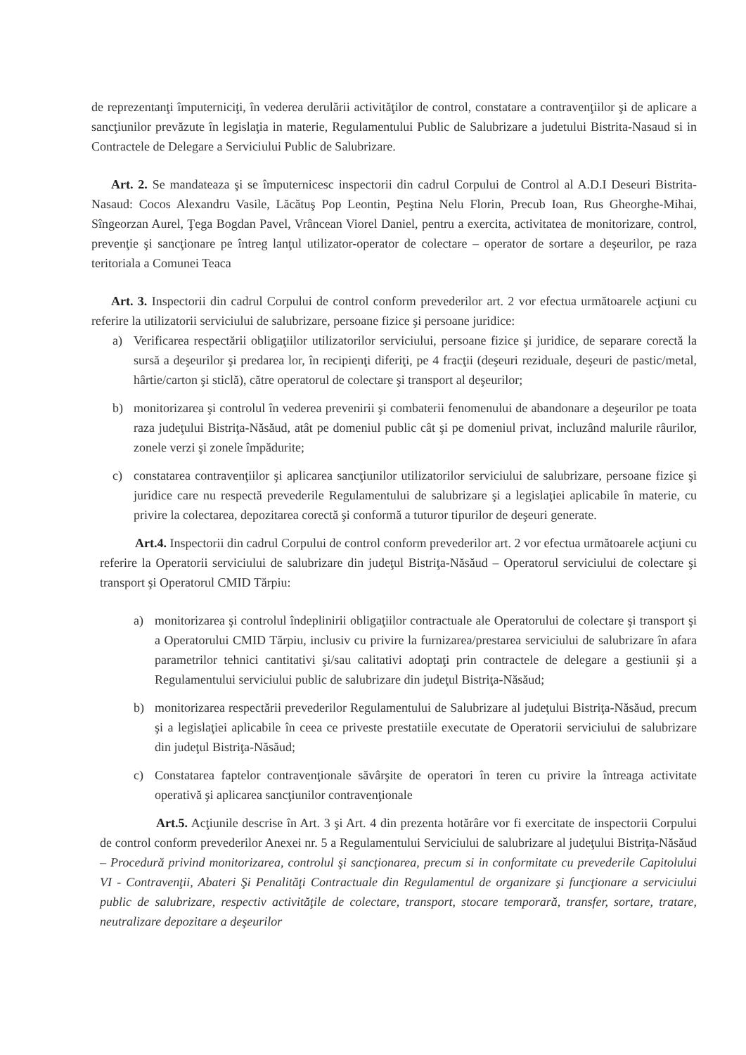de reprezentanţi împuterniciţi, în vederea derulării activităţilor de control, constatare a contravenţiilor şi de aplicare a sancţiunilor prevăzute în legislaţia in materie, Regulamentului Public de Salubrizare a judetului Bistrita-Nasaud si in Contractele de Delegare a Serviciului Public de Salubrizare.
Art. 2. Se mandateaza şi se împuternicesc inspectorii din cadrul Corpului de Control al A.D.I Deseuri Bistrita-Nasaud: Cocos Alexandru Vasile, Lăcătuş Pop Leontin, Peştina Nelu Florin, Precub Ioan, Rus Gheorghe-Mihai, Sîngeorzan Aurel, Ţega Bogdan Pavel, Vrâncean Viorel Daniel, pentru a exercita, activitatea de monitorizare, control, prevenţie şi sancţionare pe întreg lanţul utilizator-operator de colectare – operator de sortare a deşeurilor, pe raza teritoriala a Comunei Teaca
Art. 3. Inspectorii din cadrul Corpului de control conform prevederilor art. 2 vor efectua următoarele acţiuni cu referire la utilizatorii serviciului de salubrizare, persoane fizice şi persoane juridice:
a) Verificarea respectării obligaţiilor utilizatorilor serviciului, persoane fizice şi juridice, de separare corectă la sursă a deşeurilor şi predarea lor, în recipienţi diferiţi, pe 4 fracţii (deşeuri reziduale, deşeuri de pastic/metal, hârtie/carton şi sticlă), către operatorul de colectare şi transport al deşeurilor;
b) monitorizarea şi controlul în vederea prevenirii şi combaterii fenomenului de abandonare a deşeurilor pe toata raza judeţului Bistriţa-Năsăud, atât pe domeniul public cât şi pe domeniul privat, incluzând malurile râurilor, zonele verzi şi zonele împădurite;
c) constatarea contravenţiilor şi aplicarea sancţiunilor utilizatorilor serviciului de salubrizare, persoane fizice şi juridice care nu respectă prevederile Regulamentului de salubrizare şi a legislaţiei aplicabile în materie, cu privire la colectarea, depozitarea corectă şi conformă a tuturor tipurilor de deşeuri generate.
Art.4. Inspectorii din cadrul Corpului de control conform prevederilor art. 2 vor efectua următoarele acţiuni cu referire la Operatorii serviciului de salubrizare din judeţul Bistriţa-Năsăud – Operatorul serviciului de colectare şi transport şi Operatorul CMID Tărpiu:
a) monitorizarea şi controlul îndeplinirii obligaţiilor contractuale ale Operatorului de colectare şi transport şi a Operatorului CMID Tărpiu, inclusiv cu privire la furnizarea/prestarea serviciului de salubrizare în afara parametrilor tehnici cantitativi şi/sau calitativi adoptaţi prin contractele de delegare a gestiunii şi a Regulamentului serviciului public de salubrizare din judeţul Bistriţa-Năsăud;
b) monitorizarea respectării prevederilor Regulamentului de Salubrizare al judeţului Bistriţa-Năsăud, precum şi a legislaţiei aplicabile în ceea ce priveste prestatiile executate de Operatorii serviciului de salubrizare din judeţul Bistriţa-Năsăud;
c) Constatarea faptelor contravenţionale săvârşite de operatori în teren cu privire la întreaga activitate operativă şi aplicarea sancţiunilor contravenţionale
Art.5. Acţiunile descrise în Art. 3 şi Art. 4 din prezenta hotărâre vor fi exercitate de inspectorii Corpului de control conform prevederilor Anexei nr. 5 a Regulamentului Serviciului de salubrizare al judeţului Bistriţa-Năsăud – Procedură privind monitorizarea, controlul şi sancţionarea, precum si in conformitate cu prevederile Capitolului VI - Contravenţii, Abateri Şi Penalităţi Contractuale din Regulamentul de organizare şi funcţionare a serviciului public de salubrizare, respectiv activităţile de colectare, transport, stocare temporară, transfer, sortare, tratare, neutralizare depozitare a deşeurilor